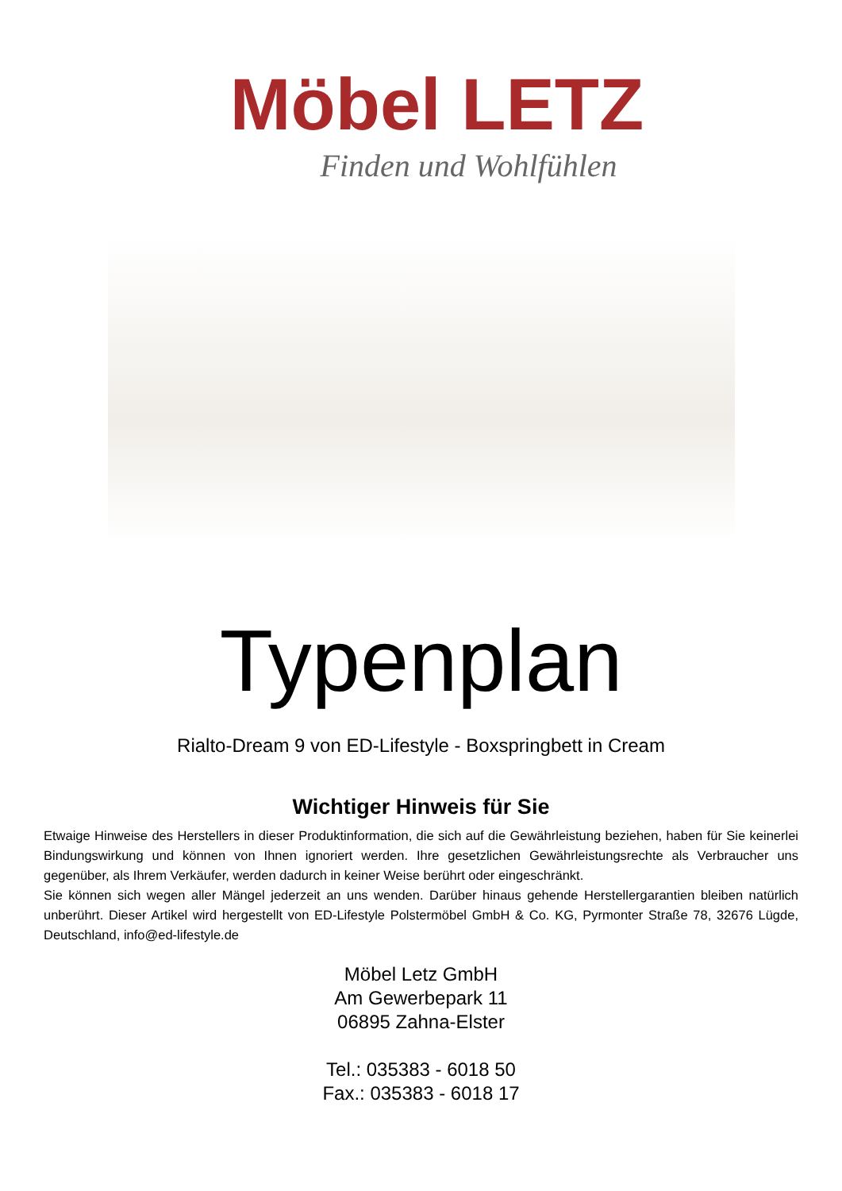Möbel LETZ
Finden und Wohlfühlen
Typenplan
Rialto-Dream 9 von ED-Lifestyle - Boxspringbett in Cream
Wichtiger Hinweis für Sie
Etwaige Hinweise des Herstellers in dieser Produktinformation, die sich auf die Gewährleistung beziehen, haben für Sie keinerlei Bindungswirkung und können von Ihnen ignoriert werden. Ihre gesetzlichen Gewährleistungsrechte als Verbraucher uns gegenüber, als Ihrem Verkäufer, werden dadurch in keiner Weise berührt oder eingeschränkt.
Sie können sich wegen aller Mängel jederzeit an uns wenden. Darüber hinaus gehende Herstellergarantien bleiben natürlich unberührt. Dieser Artikel wird hergestellt von ED-Lifestyle Polstermöbel GmbH & Co. KG, Pyrmonter Straße 78, 32676 Lügde, Deutschland, info@ed-lifestyle.de
Möbel Letz GmbH
Am Gewerbepark 11
06895 Zahna-Elster
Tel.: 035383 - 6018 50
Fax.: 035383 - 6018 17